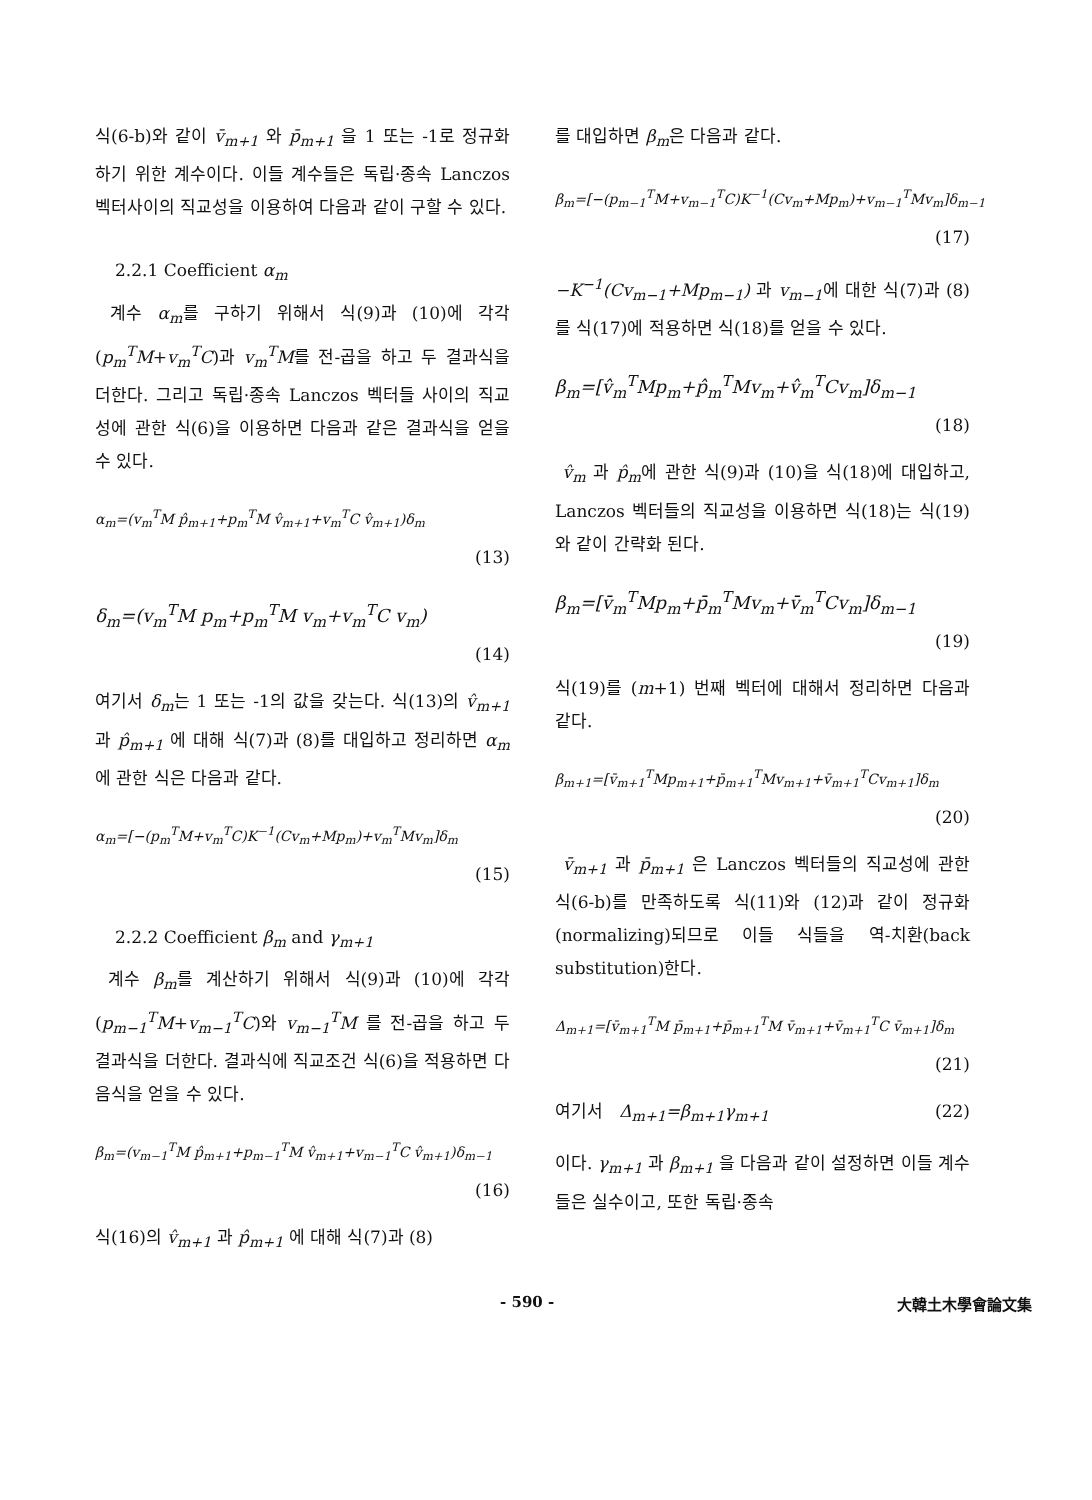식(6-b)와 같이 v̄<sub>m+1</sub> 와 p̄<sub>m+1</sub> 을 1 또는 -1로 정규화 하기 위한 계수이다. 이들 계수들은 독립·종속 Lanczos 벡터사이의 직교성을 이용하여 다음과 같이 구할 수 있다.
2.2.1 Coefficient α<sub>m</sub>
계수 α<sub>m</sub>를 구하기 위해서 식(9)과 (10)에 각각 (p<sub>m</sub><sup>T</sup>M+v<sub>m</sub><sup>T</sup>C)과 v<sub>m</sub><sup>T</sup>M를 전-곱을 하고 두 결과식을 더한다. 그리고 독립·종속 Lanczos 벡터들 사이의 직교성에 관한 식(6)을 이용하면 다음과 같은 결과식을 얻을 수 있다.
α<sub>m</sub>=(v<sub>m</sub><sup>T</sup>M p̂<sub>m+1</sub>+p<sub>m</sub><sup>T</sup>M v̂<sub>m+1</sub>+v<sub>m</sub><sup>T</sup>C v̂<sub>m+1</sub>)δ<sub>m</sub>
(13)
δ<sub>m</sub>=(v<sub>m</sub><sup>T</sup>M p<sub>m</sub>+p<sub>m</sub><sup>T</sup>M v<sub>m</sub>+v<sub>m</sub><sup>T</sup>C v<sub>m</sub>)
(14)
여기서 δ<sub>m</sub>는 1 또는 -1의 값을 갖는다. 식(13)의 v̂<sub>m+1</sub> 과 p̂<sub>m+1</sub> 에 대해 식(7)과 (8)를 대입하고 정리하면 α<sub>m</sub>에 관한 식은 다음과 같다.
α<sub>m</sub>=[−(p<sub>m</sub><sup>T</sup>M+v<sub>m</sub><sup>T</sup>C)K<sup>−1</sup>(Cv<sub>m</sub>+Mp<sub>m</sub>)+v<sub>m</sub><sup>T</sup>Mv<sub>m</sub>]δ<sub>m</sub>
(15)
2.2.2 Coefficient β<sub>m</sub> and γ<sub>m+1</sub>
계수 β<sub>m</sub>를 계산하기 위해서 식(9)과 (10)에 각각 (p<sub>m−1</sub><sup>T</sup>M+v<sub>m−1</sub><sup>T</sup>C)와 v<sub>m−1</sub><sup>T</sup>M 를 전-곱을 하고 두 결과식을 더한다. 결과식에 직교조건 식(6)을 적용하면 다음식을 얻을 수 있다.
β<sub>m</sub>=(v<sub>m−1</sub><sup>T</sup>M p̂<sub>m+1</sub>+p<sub>m−1</sub><sup>T</sup>M v̂<sub>m+1</sub>+v<sub>m−1</sub><sup>T</sup>C v̂<sub>m+1</sub>)δ<sub>m−1</sub>
(16)
식(16)의 v̂<sub>m+1</sub> 과 p̂<sub>m+1</sub> 에 대해 식(7)과 (8)
를 대입하면 β<sub>m</sub>은 다음과 같다.
β<sub>m</sub>=[−(p<sub>m−1</sub><sup>T</sup>M+v<sub>m−1</sub><sup>T</sup>C)K<sup>−1</sup>(Cv<sub>m</sub>+Mp<sub>m</sub>)+v<sub>m−1</sub><sup>T</sup>Mv<sub>m</sub>]δ<sub>m−1</sub>
(17)
−K<sup>−1</sup>(Cv<sub>m−1</sub>+Mp<sub>m−1</sub>) 과 v<sub>m−1</sub>에 대한 식(7)과 (8)를 식(17)에 적용하면 식(18)를 얻을 수 있다.
β<sub>m</sub>=[v̂<sub>m</sub><sup>T</sup>Mp<sub>m</sub>+p̂<sub>m</sub><sup>T</sup>Mv<sub>m</sub>+v̂<sub>m</sub><sup>T</sup>Cv<sub>m</sub>]δ<sub>m−1</sub>
(18)
v̂<sub>m</sub> 과 p̂<sub>m</sub>에 관한 식(9)과 (10)을 식(18)에 대입하고, Lanczos 벡터들의 직교성을 이용하면 식(18)는 식(19)와 같이 간략화 된다.
β<sub>m</sub>=[v̄<sub>m</sub><sup>T</sup>Mp<sub>m</sub>+p̄<sub>m</sub><sup>T</sup>Mv<sub>m</sub>+v̄<sub>m</sub><sup>T</sup>Cv<sub>m</sub>]δ<sub>m−1</sub>
(19)
식(19)를 (m+1) 번째 벡터에 대해서 정리하면 다음과 같다.
β<sub>m+1</sub>=[v̄<sub>m+1</sub><sup>T</sup>Mp<sub>m+1</sub>+p̄<sub>m+1</sub><sup>T</sup>Mv<sub>m+1</sub>+v̄<sub>m+1</sub><sup>T</sup>Cv<sub>m+1</sub>]δ<sub>m</sub>
(20)
v̄<sub>m+1</sub> 과 p̄<sub>m+1</sub> 은 Lanczos 벡터들의 직교성에 관한 식(6-b)를 만족하도록 식(11)와 (12)과 같이 정규화(normalizing)되므로 이들 식들을 역-치환(back substitution)한다.
Δ<sub>m+1</sub>=[v̄<sub>m+1</sub><sup>T</sup>M p̄<sub>m+1</sub>+p̄<sub>m+1</sub><sup>T</sup>M v̄<sub>m+1</sub>+v̄<sub>m+1</sub><sup>T</sup>C v̄<sub>m+1</sub>]δ<sub>m</sub>
(21)
여기서 Δ<sub>m+1</sub>=β<sub>m+1</sub>γ<sub>m+1</sub> (22)
이다. γ<sub>m+1</sub> 과 β<sub>m+1</sub> 을 다음과 같이 설정하면 이들 계수들은 실수이고, 또한 독립·종속
- 590 - 大韓土木學會論文集